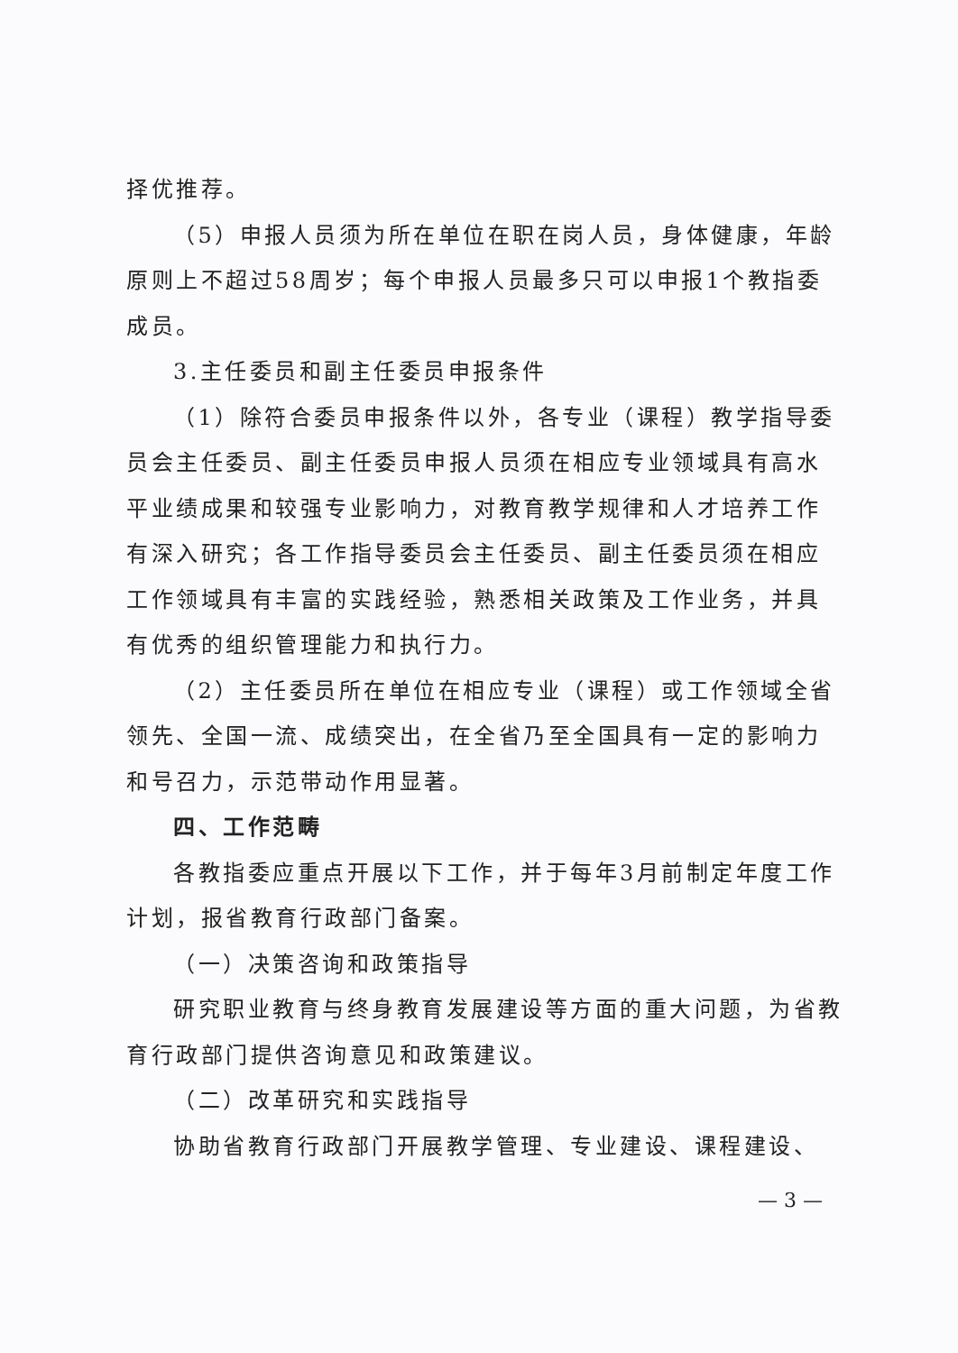择优推荐。
（5）申报人员须为所在单位在职在岗人员，身体健康，年龄原则上不超过58周岁；每个申报人员最多只可以申报1个教指委成员。
3.主任委员和副主任委员申报条件
（1）除符合委员申报条件以外，各专业（课程）教学指导委员会主任委员、副主任委员申报人员须在相应专业领域具有高水平业绩成果和较强专业影响力，对教育教学规律和人才培养工作有深入研究；各工作指导委员会主任委员、副主任委员须在相应工作领域具有丰富的实践经验，熟悉相关政策及工作业务，并具有优秀的组织管理能力和执行力。
（2）主任委员所在单位在相应专业（课程）或工作领域全省领先、全国一流、成绩突出，在全省乃至全国具有一定的影响力和号召力，示范带动作用显著。
四、工作范畴
各教指委应重点开展以下工作，并于每年3月前制定年度工作计划，报省教育行政部门备案。
（一）决策咨询和政策指导
研究职业教育与终身教育发展建设等方面的重大问题，为省教育行政部门提供咨询意见和政策建议。
（二）改革研究和实践指导
协助省教育行政部门开展教学管理、专业建设、课程建设、
— 3 —